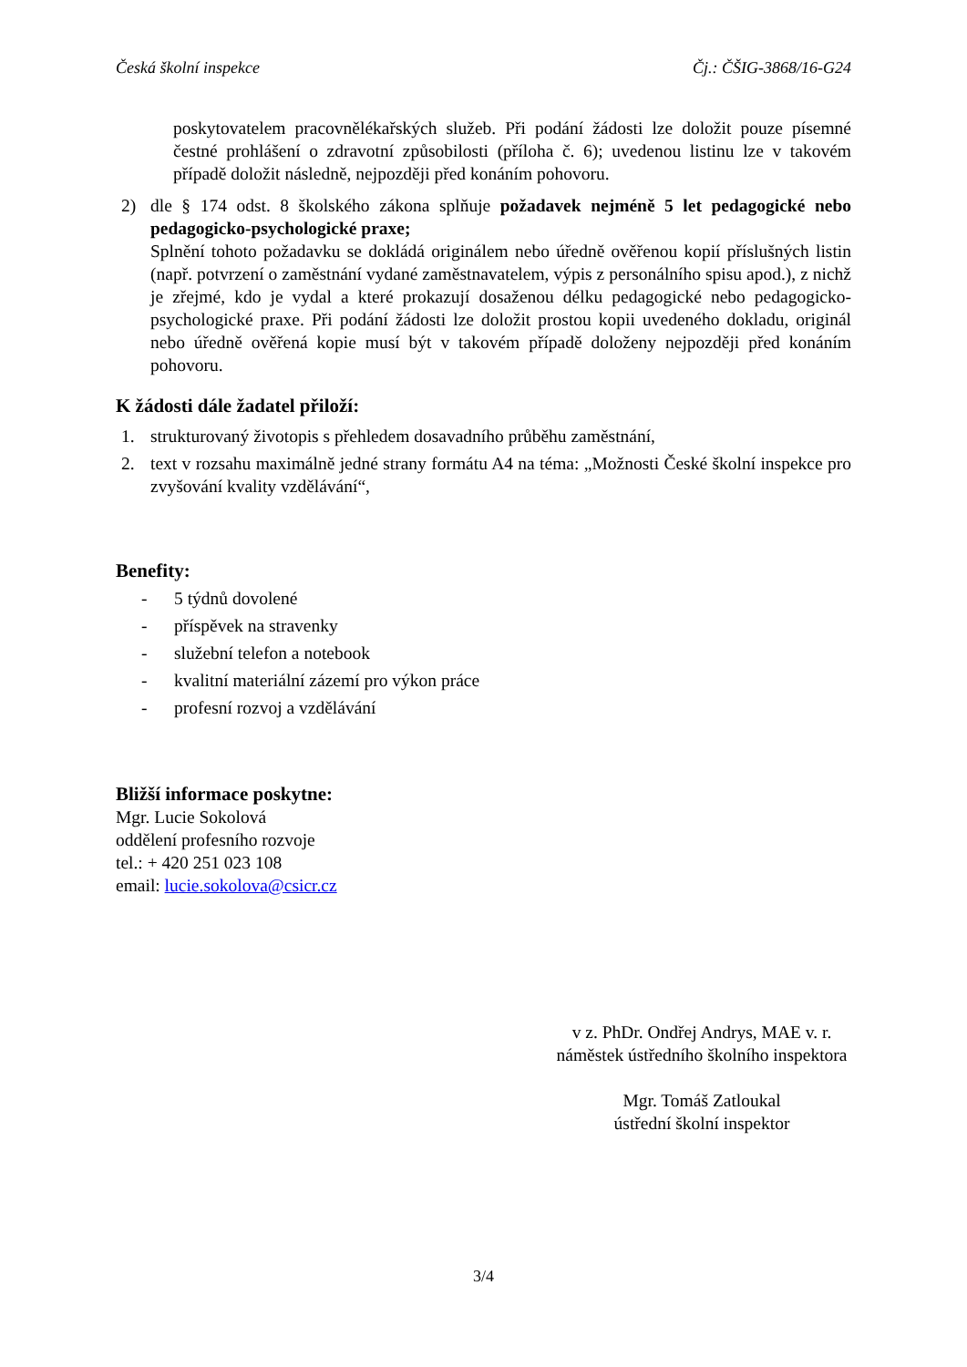Česká školní inspekce Čj.: ČŠIG-3868/16-G24
poskytovatelem pracovnělékařských služeb. Při podání žádosti lze doložit pouze písemné čestné prohlášení o zdravotní způsobilosti (příloha č. 6); uvedenou listinu lze v takovém případě doložit následně, nejpozději před konáním pohovoru.
2) dle § 174 odst. 8 školského zákona splňuje požadavek nejméně 5 let pedagogické nebo pedagogicko-psychologické praxe;
Splnění tohoto požadavku se dokládá originálem nebo úředně ověřenou kopií příslušných listin (např. potvrzení o zaměstnání vydané zaměstnavatelem, výpis z personálního spisu apod.), z nichž je zřejmé, kdo je vydal a které prokazují dosaženou délku pedagogické nebo pedagogicko-psychologické praxe. Při podání žádosti lze doložit prostou kopii uvedeného dokladu, originál nebo úředně ověřená kopie musí být v takovém případě doloženy nejpozději před konáním pohovoru.
K žádosti dále žadatel přiloží:
1. strukturovaný životopis s přehledem dosavadního průběhu zaměstnání,
2. text v rozsahu maximálně jedné strany formátu A4 na téma: „Možnosti České školní inspekce pro zvyšování kvality vzdělávání“,
Benefity:
- 5 týdnů dovolené
- příspěvek na stravenky
- služební telefon a notebook
- kvalitní materiální zázemí pro výkon práce
- profesní rozvoj a vzdělávání
Bližší informace poskytne:
Mgr. Lucie Sokolová
oddělení profesního rozvoje
tel.: + 420 251 023 108
email: lucie.sokolova@csicr.cz
v z. PhDr. Ondřej Andrys, MAE v. r.
náměstek ústředního školního inspektora
Mgr. Tomáš Zatloukal
ústřední školní inspektor
3/4